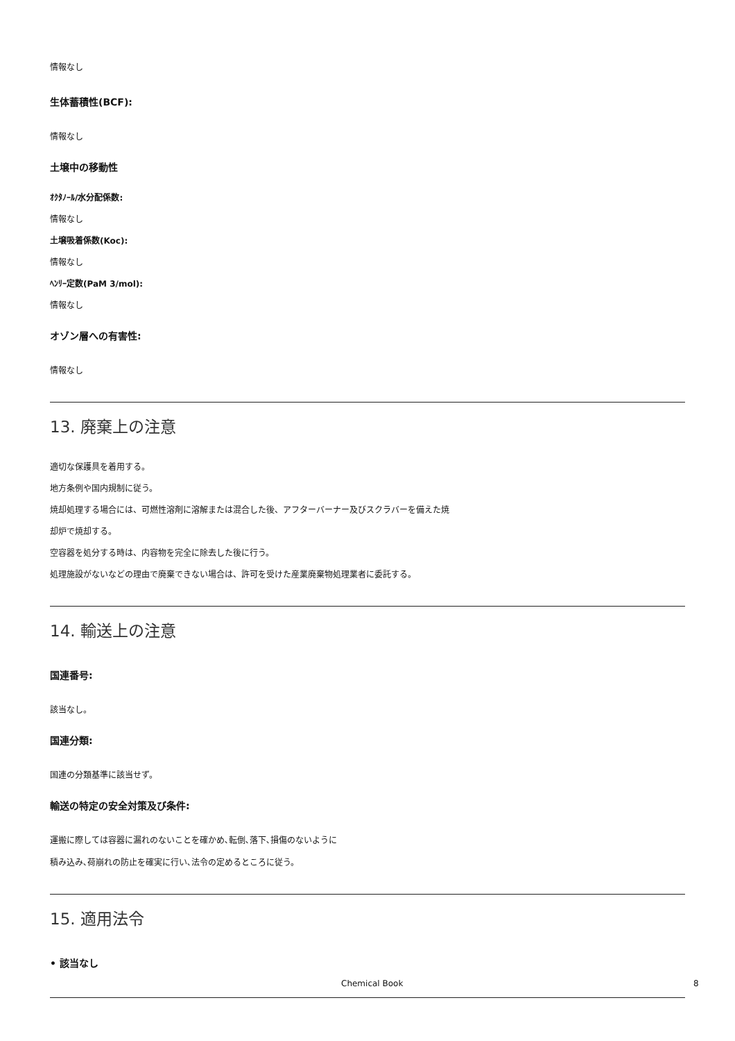情報なし
生体蓄積性(BCF):
情報なし
土壌中の移動性
ｵｸﾀﾉｰﾙ/水分配係数:
情報なし
土壌吸着係数(Koc):
情報なし
ﾍﾝﾘｰ定数(PaM 3/mol):
情報なし
オゾン層への有害性:
情報なし
13. 廃棄上の注意
適切な保護具を着用する。
地方条例や国内規制に従う。
焼却処理する場合には、可燃性溶剤に溶解または混合した後、アフターバーナー及びスクラバーを備えた焼
却炉で焼却する。
空容器を処分する時は、内容物を完全に除去した後に行う。
処理施設がないなどの理由で廃棄できない場合は、許可を受けた産業廃棄物処理業者に委託する。
14. 輸送上の注意
国連番号:
該当なし。
国連分類:
国連の分類基準に該当せず。
輸送の特定の安全対策及び条件:
運搬に際しては容器に漏れのないことを確かめ､転倒､落下､損傷のないように
積み込み､荷崩れの防止を確実に行い､法令の定めるところに従う。
15. 適用法令
• 該当なし
Chemical Book 8